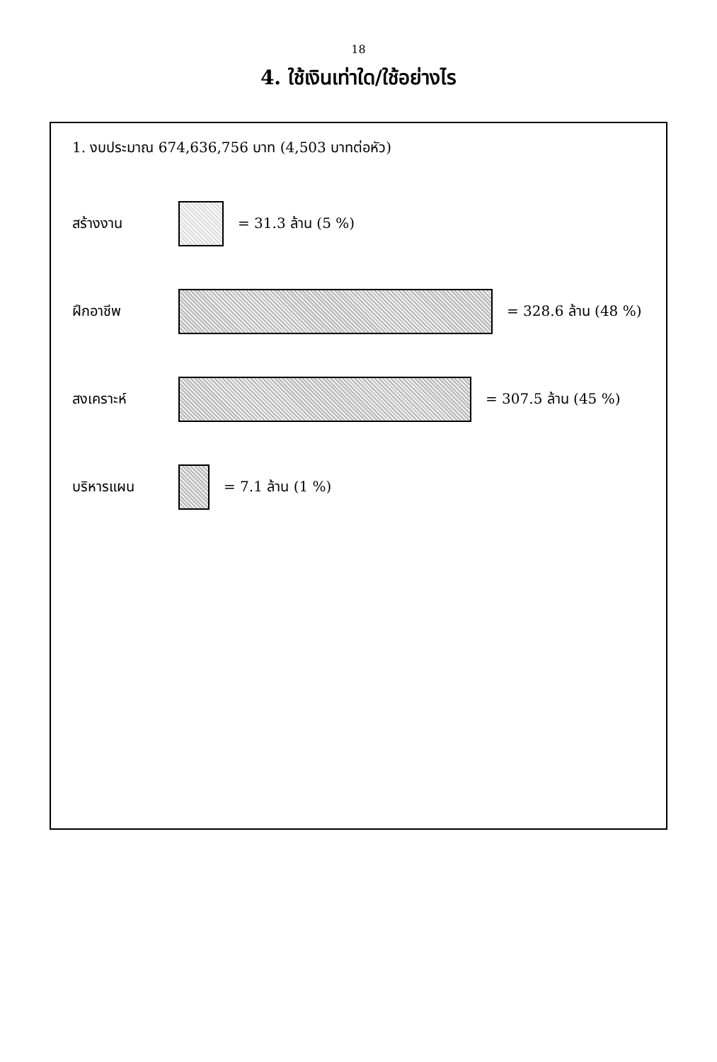18
4. ใช้เงินเท่าใด/ใช้อย่างไร
1. งบประมาณ 674,636,756 บาท (4,503 บาทต่อหัว)
สร้างงาน = 31.3 ล้าน (5 %)
ฝึกอาชีพ = 328.6 ล้าน (48 %)
สงเคราะห์ = 307.5 ล้าน (45 %)
บริหารแผน = 7.1 ล้าน (1 %)